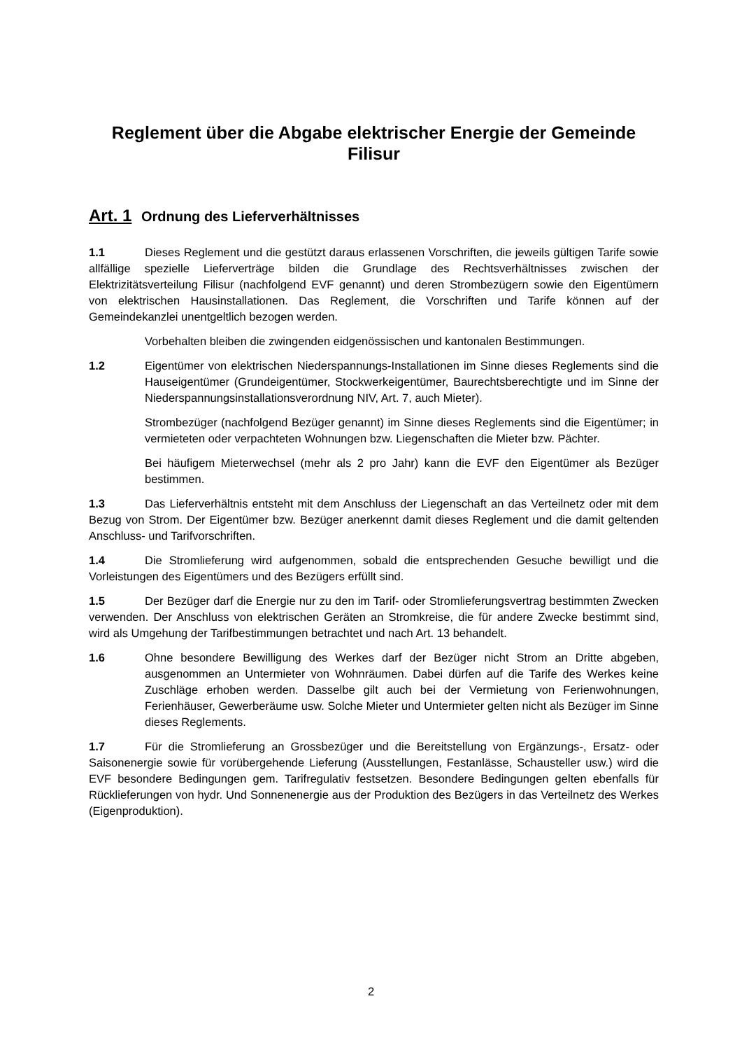Reglement über die Abgabe elektrischer Energie der Gemeinde Filisur
Art. 1 Ordnung des Lieferverhältnisses
1.1 Dieses Reglement und die gestützt daraus erlassenen Vorschriften, die jeweils gültigen Tarife sowie allfällige spezielle Lieferverträge bilden die Grundlage des Rechtsverhältnisses zwischen der Elektrizitätsverteilung Filisur (nachfolgend EVF genannt) und deren Strombezügern sowie den Eigentümern von elektrischen Hausinstallationen. Das Reglement, die Vorschriften und Tarife können auf der Gemeindekanzlei unentgeltlich bezogen werden.
Vorbehalten bleiben die zwingenden eidgenössischen und kantonalen Bestimmungen.
1.2 Eigentümer von elektrischen Niederspannungs-Installationen im Sinne dieses Reglements sind die Hauseigentümer (Grundeigentümer, Stockwerkeigentümer, Baurechtsberechtigte und im Sinne der Niederspannungsinstallationsverordnung NIV, Art. 7, auch Mieter).
Strombezüger (nachfolgend Bezüger genannt) im Sinne dieses Reglements sind die Eigentümer; in vermieteten oder verpachteten Wohnungen bzw. Liegenschaften die Mieter bzw. Pächter.
Bei häufigem Mieterwechsel (mehr als 2 pro Jahr) kann die EVF den Eigentümer als Bezüger bestimmen.
1.3 Das Lieferverhältnis entsteht mit dem Anschluss der Liegenschaft an das Verteilnetz oder mit dem Bezug von Strom. Der Eigentümer bzw. Bezüger anerkennt damit dieses Reglement und die damit geltenden Anschluss- und Tarifvorschriften.
1.4 Die Stromlieferung wird aufgenommen, sobald die entsprechenden Gesuche bewilligt und die Vorleistungen des Eigentümers und des Bezügers erfüllt sind.
1.5 Der Bezüger darf die Energie nur zu den im Tarif- oder Stromlieferungsvertrag bestimmten Zwecken verwenden. Der Anschluss von elektrischen Geräten an Stromkreise, die für andere Zwecke bestimmt sind, wird als Umgehung der Tarifbestimmungen betrachtet und nach Art. 13 behandelt.
1.6 Ohne besondere Bewilligung des Werkes darf der Bezüger nicht Strom an Dritte abgeben, ausgenommen an Untermieter von Wohnräumen. Dabei dürfen auf die Tarife des Werkes keine Zuschläge erhoben werden. Dasselbe gilt auch bei der Vermietung von Ferienwohnungen, Ferienhäuser, Gewerberäume usw. Solche Mieter und Untermieter gelten nicht als Bezüger im Sinne dieses Reglements.
1.7 Für die Stromlieferung an Grossbezüger und die Bereitstellung von Ergänzungs-, Ersatz- oder Saisonenergie sowie für vorübergehende Lieferung (Ausstellungen, Festanlässe, Schausteller usw.) wird die EVF besondere Bedingungen gem. Tarifregulativ festsetzen. Besondere Bedingungen gelten ebenfalls für Rücklieferungen von hydr. Und Sonnenenergie aus der Produktion des Bezügers in das Verteilnetz des Werkes (Eigenproduktion).
2